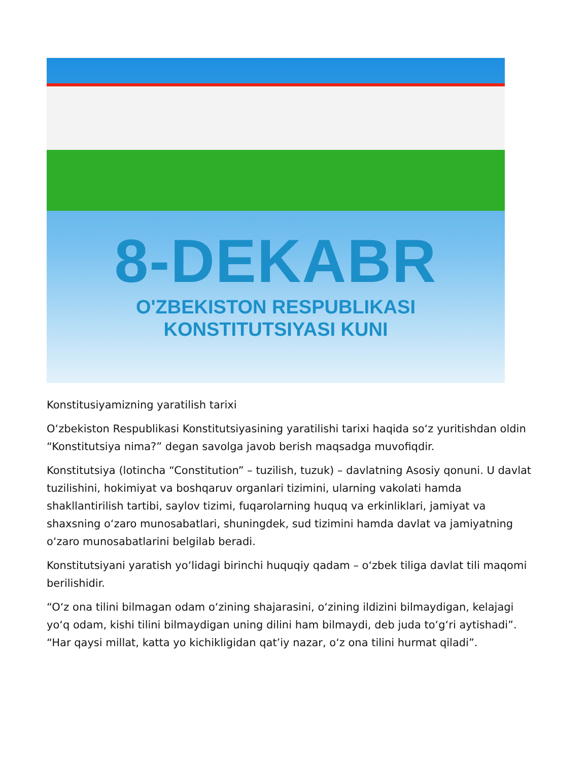8-DEKABR
O'ZBEKISTON RESPUBLIKASI
KONSTITUTSIYASI KUNI
Konstitusiyamizning yaratilish tarixi
O‘zbekiston Respublikasi Konstitutsiyasining yaratilishi tarixi haqida so‘z yuritishdan oldin “Konstitutsiya nima?” degan savolga javob berish maqsadga muvofiqdir.
Konstitutsiya (lotincha “Constitution” – tuzilish, tuzuk) – davlatning Asosiy qonuni. U davlat tuzilishini, hokimiyat va boshqaruv organlari tizimini, ularning vakolati hamda shakllantirilish tartibi, saylov tizimi, fuqarolarning huquq va erkinliklari, jamiyat va shaxsning o‘zaro munosabatlari, shuningdek, sud tizimini hamda davlat va jamiyatning o‘zaro munosabatlarini belgilab beradi.
Konstitutsiyani yaratish yo‘lidagi birinchi huquqiy qadam – o‘zbek tiliga davlat tili maqomi berilishidir.
“O‘z ona tilini bilmagan odam o‘zining shajarasini, o‘zining ildizini bilmaydigan, kelajagi yo‘q odam, kishi tilini bilmaydigan uning dilini ham bilmaydi, deb juda to‘g‘ri aytishadi”. “Har qaysi millat, katta yo kichikligidan qat’iy nazar, o‘z ona tilini hurmat qiladi”.